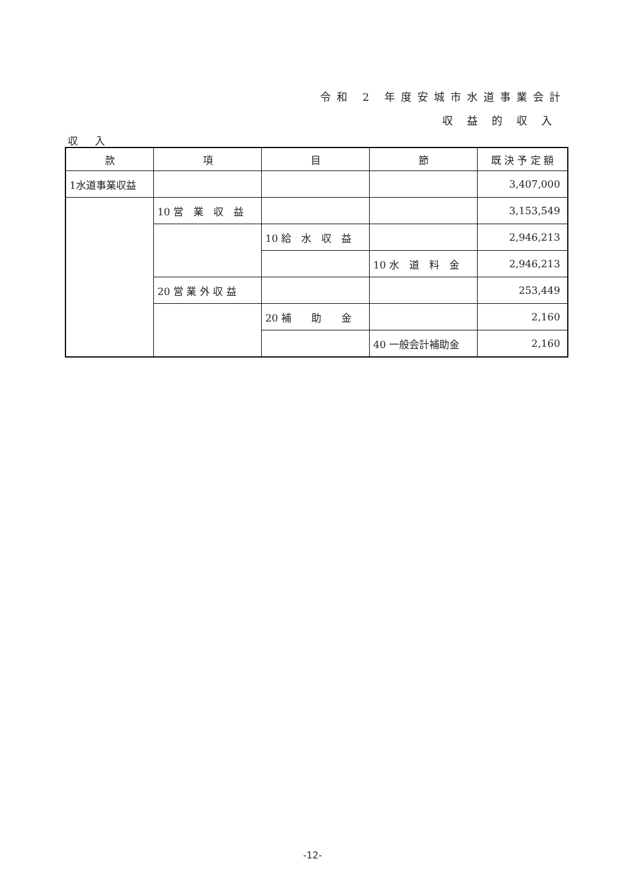令和 2 年度安城市水道事業会計
収益的収入
収 入
| 款 | 項 | 目 | 節 | 既 決 予 定 額 |
| --- | --- | --- | --- | --- |
| 1水道事業収益 | | | | 3,407,000 |
| | 10 営 業 収 益 | | | 3,153,549 |
| | | 10 給 水 収 益 | | 2,946,213 |
| | | | 10 水 道 料 金 | 2,946,213 |
| | 20 営 業 外 収 益 | | | 253,449 |
| | | 20 補 助 金 | | 2,160 |
| | | | 40 一般会計補助金 | 2,160 |
-12-